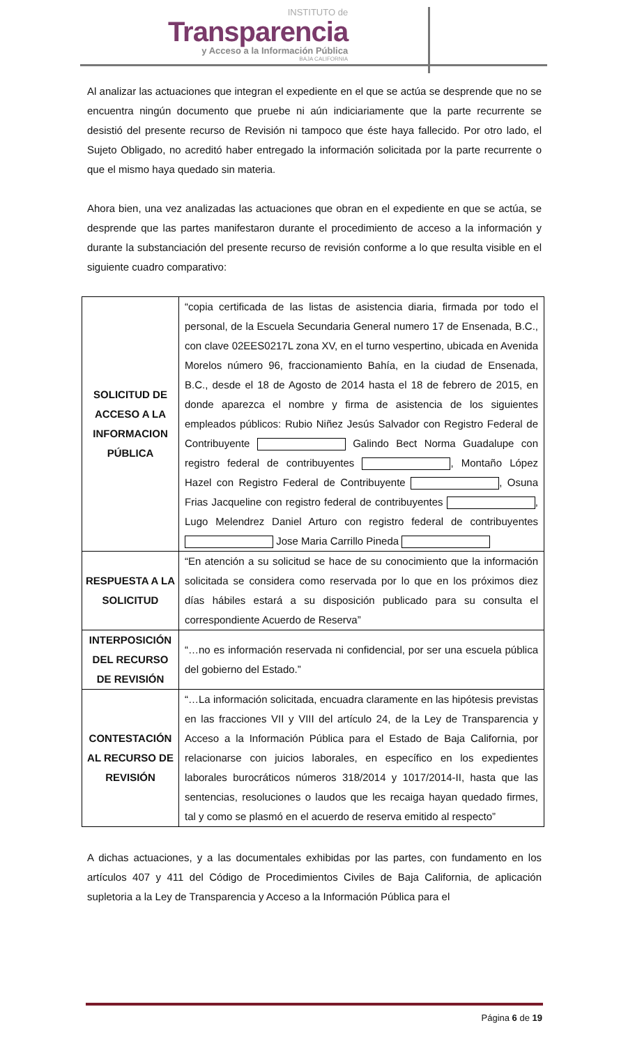INSTITUTO de
Transparencia
y Acceso a la Información Pública
BAJA CALIFORNIA
Al analizar las actuaciones que integran el expediente en el que se actúa se desprende que no se encuentra ningún documento que pruebe ni aún indiciariamente que la parte recurrente se desistió del presente recurso de Revisión ni tampoco que éste haya fallecido. Por otro lado, el Sujeto Obligado, no acreditó haber entregado la información solicitada por la parte recurrente o que el mismo haya quedado sin materia.
Ahora bien, una vez analizadas las actuaciones que obran en el expediente en que se actúa, se desprende que las partes manifestaron durante el procedimiento de acceso a la información y durante la substanciación del presente recurso de revisión conforme a lo que resulta visible en el siguiente cuadro comparativo:
| SOLICITUD DE ACCESO A LA INFORMACION PÚBLICA | “copia certificada de las listas de asistencia diaria, firmada por todo el personal, de la Escuela Secundaria General numero 17 de Ensenada, B.C., con clave 02EES0217L zona XV, en el turno vespertino, ubicada en Avenida Morelos número 96, fraccionamiento Bahía, en la ciudad de Ensenada, B.C., desde el 18 de Agosto de 2014 hasta el 18 de febrero de 2015, en donde aparezca el nombre y firma de asistencia de los siguientes empleados públicos: Rubio Niñez Jesús Salvador con Registro Federal de Contribuyente Galindo Bect Norma Guadalupe con registro federal de contribuyentes , Montaño López Hazel con Registro Federal de Contribuyente , Osuna Frias Jacqueline con registro federal de contribuyentes , Lugo Melendrez Daniel Arturo con registro federal de contribuyentes Jose Maria Carrillo Pineda |
| RESPUESTA A LA SOLICITUD | “En atención a su solicitud se hace de su conocimiento que la información solicitada se considera como reservada por lo que en los próximos diez días hábiles estará a su disposición publicado para su consulta el correspondiente Acuerdo de Reserva” |
| INTERPOSICIÓN DEL RECURSO DE REVISIÓN | “…no es información reservada ni confidencial, por ser una escuela pública del gobierno del Estado.” |
| CONTESTACIÓN AL RECURSO DE REVISIÓN | “…La información solicitada, encuadra claramente en las hipótesis previstas en las fracciones VII y VIII del artículo 24, de la Ley de Transparencia y Acceso a la Información Pública para el Estado de Baja California, por relacionarse con juicios laborales, en específico en los expedientes laborales burocráticos números 318/2014 y 1017/2014-II, hasta que las sentencias, resoluciones o laudos que les recaiga hayan quedado firmes, tal y como se plasmó en el acuerdo de reserva emitido al respecto” |
A dichas actuaciones, y a las documentales exhibidas por las partes, con fundamento en los artículos 407 y 411 del Código de Procedimientos Civiles de Baja California, de aplicación supletoria a la Ley de Transparencia y Acceso a la Información Pública para el
Página 6 de 19